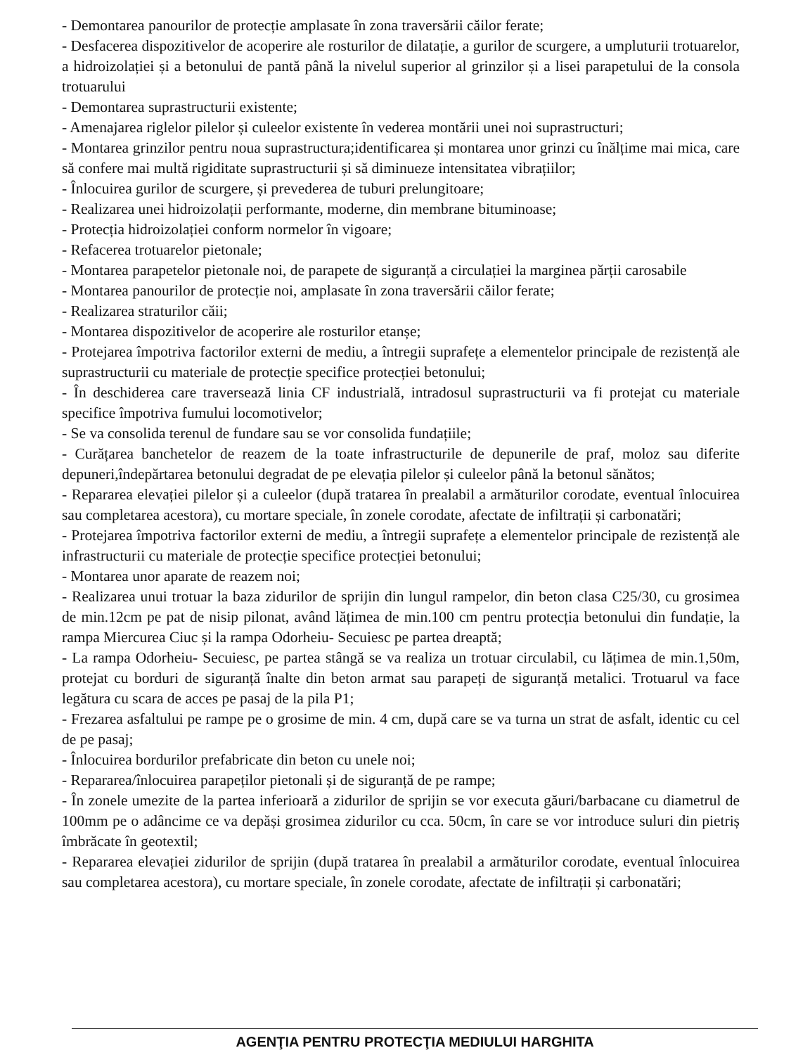- Demontarea panourilor de protecție amplasate în zona traversării căilor ferate;
- Desfacerea dispozitivelor de acoperire ale rosturilor de dilatație, a gurilor de scurgere, a umpluturii trotuarelor, a hidroizolației și a betonului de pantă până la nivelul superior al grinzilor și a lisei parapetului de la consola trotuarului
- Demontarea suprastructurii existente;
- Amenajarea riglelor pilelor și culeelor existente în vederea montării unei noi suprastructuri;
- Montarea grinzilor pentru noua suprastructura;identificarea și montarea unor grinzi cu înălțime mai mica, care să confere mai multă rigiditate suprastructurii și să diminueze intensitatea vibrațiilor;
- Înlocuirea gurilor de scurgere, și prevederea de tuburi prelungitoare;
- Realizarea unei hidroizolații performante, moderne, din membrane bituminoase;
- Protecția hidroizolației conform normelor în vigoare;
- Refacerea trotuarelor pietonale;
- Montarea parapetelor pietonale noi, de parapete de siguranță a circulației la marginea părții carosabile
- Montarea panourilor de protecție noi, amplasate în zona traversării căilor ferate;
- Realizarea straturilor căii;
- Montarea dispozitivelor de acoperire ale rosturilor etanșe;
- Protejarea împotriva factorilor externi de mediu, a întregii suprafețe a elementelor principale de rezistență ale suprastructurii cu materiale de protecție specifice protecției betonului;
- În deschiderea care traversează linia CF industrială, intradosul suprastructurii va fi protejat cu materiale specifice împotriva fumului locomotivelor;
- Se va consolida terenul de fundare sau se vor consolida fundațiile;
- Curățarea banchetelor de reazem de la toate infrastructurile de depunerile de praf, moloz sau diferite depuneri,îndepărtarea betonului degradat de pe elevația pilelor și culeelor până la betonul sănătos;
- Repararea elevației pilelor și a culeelor (după tratarea în prealabil a armăturilor corodate, eventual înlocuirea sau completarea acestora), cu mortare speciale, în zonele corodate, afectate de infiltrații și carbonatări;
- Protejarea împotriva factorilor externi de mediu, a întregii suprafețe a elementelor principale de rezistență ale infrastructurii cu materiale de protecție specifice protecției betonului;
- Montarea unor aparate de reazem noi;
- Realizarea unui trotuar la baza zidurilor de sprijin din lungul rampelor, din beton clasa C25/30, cu grosimea de min.12cm pe pat de nisip pilonat, având lățimea de min.100 cm pentru protecția betonului din fundație, la rampa Miercurea Ciuc și la rampa Odorheiu- Secuiesc pe partea dreaptă;
- La rampa Odorheiu- Secuiesc, pe partea stângă se va realiza un trotuar circulabil, cu lățimea de min.1,50m, protejat cu borduri de siguranță înalte din beton armat sau parapeți de siguranță metalici. Trotuarul va face legătura cu scara de acces pe pasaj de la pila P1;
- Frezarea asfaltului pe rampe pe o grosime de min. 4 cm, după care se va turna un strat de asfalt, identic cu cel de pe pasaj;
- Înlocuirea bordurilor prefabricate din beton cu unele noi;
- Repararea/înlocuirea parapeților pietonali și de siguranță de pe rampe;
- În zonele umezite de la partea inferioară a zidurilor de sprijin se vor executa găuri/barbacane cu diametrul de 100mm pe o adâncime ce va depăși grosimea zidurilor cu cca. 50cm, în care se vor introduce suluri din pietriș îmbrăcate în geotextil;
- Repararea elevației zidurilor de sprijin (după tratarea în prealabil a armăturilor corodate, eventual înlocuirea sau completarea acestora), cu mortare speciale, în zonele corodate, afectate de infiltrații și carbonatări;
AGENŢIA PENTRU PROTECŢIA MEDIULUI HARGHITA